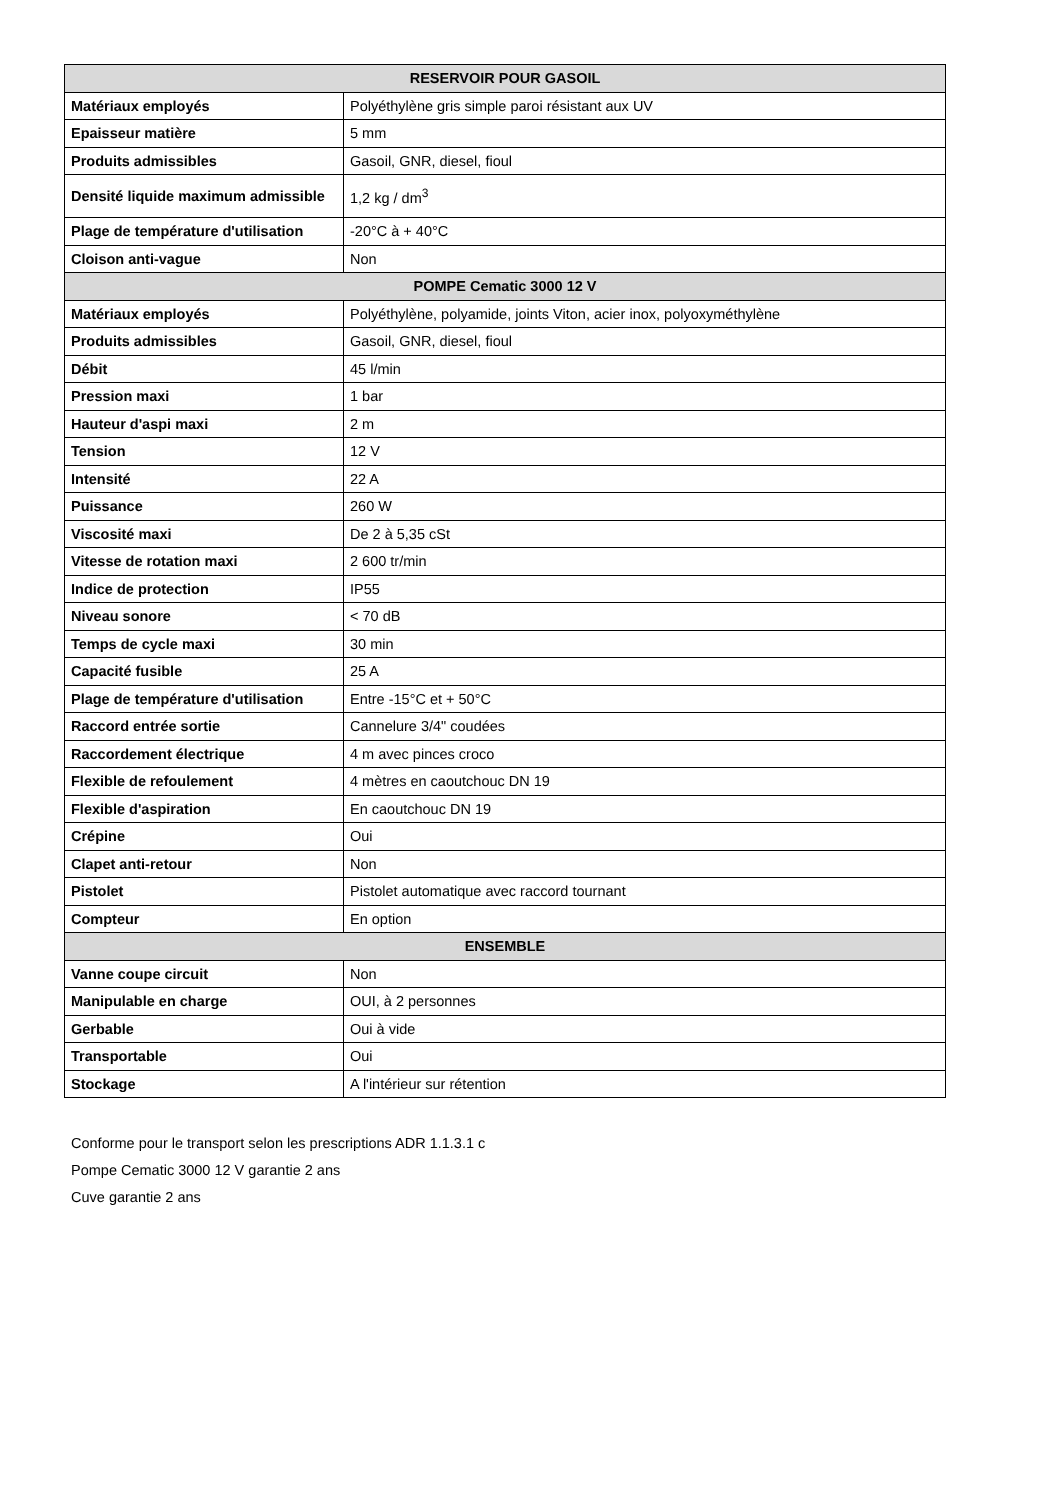| RESERVOIR POUR GASOIL | |
| --- | --- |
| Matériaux employés | Polyéthylène gris simple paroi résistant aux UV |
| Epaisseur matière | 5 mm |
| Produits admissibles | Gasoil, GNR, diesel, fioul |
| Densité liquide maximum admissible | 1,2 kg / dm<sup>3</sup> |
| Plage de température d'utilisation | -20°C à + 40°C |
| Cloison anti-vague | Non |
| POMPE Cematic 3000 12 V | |
| Matériaux employés | Polyéthylène, polyamide, joints Viton, acier inox, polyoxyméthylène |
| Produits admissibles | Gasoil, GNR, diesel, fioul |
| Débit | 45 l/min |
| Pression maxi | 1 bar |
| Hauteur d'aspi maxi | 2 m |
| Tension | 12 V |
| Intensité | 22 A |
| Puissance | 260 W |
| Viscosité maxi | De 2 à 5,35 cSt |
| Vitesse de rotation maxi | 2 600 tr/min |
| Indice de protection | IP55 |
| Niveau sonore | < 70 dB |
| Temps de cycle maxi | 30 min |
| Capacité fusible | 25 A |
| Plage de température d'utilisation | Entre -15°C et + 50°C |
| Raccord entrée sortie | Cannelure 3/4" coudées |
| Raccordement électrique | 4 m avec pinces croco |
| Flexible de refoulement | 4 mètres en caoutchouc DN 19 |
| Flexible d'aspiration | En caoutchouc DN 19 |
| Crépine | Oui |
| Clapet anti-retour | Non |
| Pistolet | Pistolet automatique avec raccord tournant |
| Compteur | En option |
| ENSEMBLE | |
| Vanne coupe circuit | Non |
| Manipulable en charge | OUI, à 2 personnes |
| Gerbable | Oui à vide |
| Transportable | Oui |
| Stockage | A l'intérieur sur rétention |
Conforme pour le transport selon les prescriptions ADR 1.1.3.1 c
Pompe Cematic 3000 12 V garantie 2 ans
Cuve garantie 2 ans